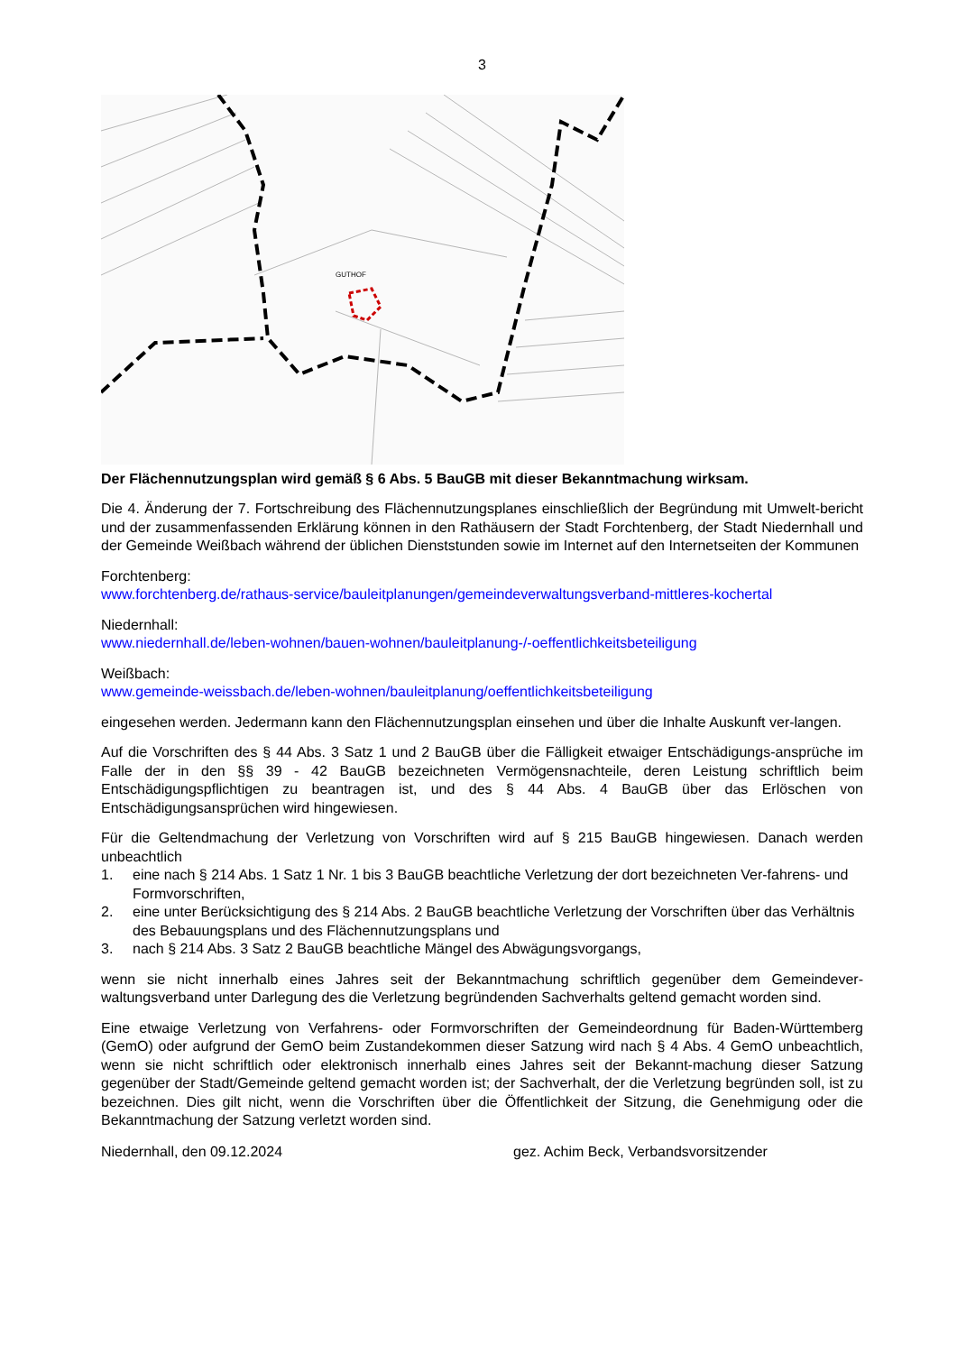3
GUTHOF
Der Flächennutzungsplan wird gemäß § 6 Abs. 5 BauGB mit dieser Bekanntmachung wirksam.
Die 4. Änderung der 7. Fortschreibung des Flächennutzungsplanes einschließlich der Begründung mit Umwelt-bericht und der zusammenfassenden Erklärung können in den Rathäusern der Stadt Forchtenberg, der Stadt Niedernhall und der Gemeinde Weißbach während der üblichen Dienststunden sowie im Internet auf den Internetseiten der Kommunen
Forchtenberg:
www.forchtenberg.de/rathaus-service/bauleitplanungen/gemeindeverwaltungsverband-mittleres-kochertal
Niedernhall:
www.niedernhall.de/leben-wohnen/bauen-wohnen/bauleitplanung-/-oeffentlichkeitsbeteiligung
Weißbach:
www.gemeinde-weissbach.de/leben-wohnen/bauleitplanung/oeffentlichkeitsbeteiligung
eingesehen werden. Jedermann kann den Flächennutzungsplan einsehen und über die Inhalte Auskunft ver-langen.
Auf die Vorschriften des § 44 Abs. 3 Satz 1 und 2 BauGB über die Fälligkeit etwaiger Entschädigungs-ansprüche im Falle der in den §§ 39 - 42 BauGB bezeichneten Vermögensnachteile, deren Leistung schriftlich beim Entschädigungspflichtigen zu beantragen ist, und des § 44 Abs. 4 BauGB über das Erlöschen von Entschädigungsansprüchen wird hingewiesen.
Für die Geltendmachung der Verletzung von Vorschriften wird auf § 215 BauGB hingewiesen. Danach werden unbeachtlich
1. eine nach § 214 Abs. 1 Satz 1 Nr. 1 bis 3 BauGB beachtliche Verletzung der dort bezeichneten Ver-fahrens- und Formvorschriften,
2. eine unter Berücksichtigung des § 214 Abs. 2 BauGB beachtliche Verletzung der Vorschriften über das Verhältnis des Bebauungsplans und des Flächennutzungsplans und
3. nach § 214 Abs. 3 Satz 2 BauGB beachtliche Mängel des Abwägungsvorgangs,
wenn sie nicht innerhalb eines Jahres seit der Bekanntmachung schriftlich gegenüber dem Gemeindever-waltungsverband unter Darlegung des die Verletzung begründenden Sachverhalts geltend gemacht worden sind.
Eine etwaige Verletzung von Verfahrens- oder Formvorschriften der Gemeindeordnung für Baden-Württemberg (GemO) oder aufgrund der GemO beim Zustandekommen dieser Satzung wird nach § 4 Abs. 4 GemO unbeachtlich, wenn sie nicht schriftlich oder elektronisch innerhalb eines Jahres seit der Bekannt-machung dieser Satzung gegenüber der Stadt/Gemeinde geltend gemacht worden ist; der Sachverhalt, der die Verletzung begründen soll, ist zu bezeichnen. Dies gilt nicht, wenn die Vorschriften über die Öffentlichkeit der Sitzung, die Genehmigung oder die Bekanntmachung der Satzung verletzt worden sind.
Niedernhall, den 09.12.2024 gez. Achim Beck, Verbandsvorsitzender